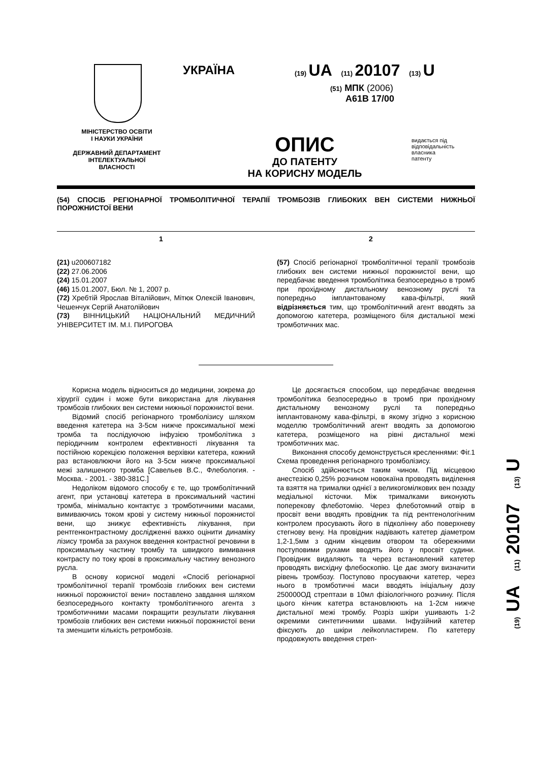МІНІСТЕРСТВО ОСВІТИ
І НАУКИ УКРАЇНИ
ДЕРЖАВНИЙ ДЕПАРТАМЕНТ
ІНТЕЛЕКТУАЛЬНОЇ
ВЛАСНОСТІ
УКРАЇНА
(19) UA (11) 20107 (13) U
(51) МПК (2006)
A61B 17/00
ОПИС
ДО ПАТЕНТУ
НА КОРИСНУ МОДЕЛЬ
видається під
відповідальність
власника
патенту
(54) СПОСІБ РЕГІОНАРНОЇ ТРОМБОЛІТИЧНОЇ ТЕРАПІЇ ТРОМБОЗІВ ГЛИБОКИХ ВЕН СИСТЕМИ НИЖНЬОЇ ПОРОЖНИСТОЇ ВЕНИ
1 2
(21) u200607182
(22) 27.06.2006
(24) 15.01.2007
(46) 15.01.2007, Бюл. № 1, 2007 р.
(72) Хребтій Ярослав Віталійович, Мітюк Олексій Іванович, Чешенчук Сергій Анатолійович
(73) ВІННИЦЬКИЙ НАЦІОНАЛЬНИЙ МЕДИЧНИЙ УНІВЕРСИТЕТ ІМ. М.І. ПИРОГОВА
(57) Спосіб регіонарної тромболітичної терапії тромбозів глибоких вен системи нижньої порожнистої вени, що передбачає введення тромболітика безпосередньо в тромб при прохідному дистальному венозному руслі та попередньо імплантованому кава-фільтрі, який відрізняється тим, що тромболітичний агент вводять за допомогою катетера, розміщеного біля дистальної межі тромботичних мас.
Корисна модель відноситься до медицини, зокрема до хірургії судин і може бути використана для лікування тромбозів глибоких вен системи нижньої порожнистої вени.
Відомий спосіб регіонарного тромболізису шляхом введення катетера на 3-5см нижче проксимальної межі тромба та послідуючою інфузією тромболітика з періодичним контролем ефективності лікування та постійною корекцією положення верхівки катетера, кожний раз встановлюючи його на 3-5см нижче проксимальної межі залишеного тромба [Савельев В.С., Флебология. - Москва. - 2001. - 380-381С.]
Недоліком відомого способу є те, що тромболітичний агент, при установці катетера в проксимальний частині тромба, мінімально контактує з тромботичними масами, вимиваючись током крові у систему нижньої порожнистої вени, що знижує ефективність лікування, при рентгенконтрастному дослідженні важко оцінити динаміку лізису тромба за рахунок введення контрастної речовини в проксимальну частину тромбу та швидкого вимивання контрасту по току крові в проксимальну частину венозного русла.
В основу корисної моделі «Спосіб регіонарної тромболітичної терапії тромбозів глибоких вен системи нижньої порожнистої вени» поставлено завдання шляхом безпосереднього контакту тромболітичного агента з тромботичними масами покращити результати лікування тромбозів глибоких вен системи нижньої порожнистої вени та зменшити кількість ретромбозів.
Це досягається способом, що передбачає введення тромболітика безпосередньо в тромб при прохідному дистальному венозному руслі та попередньо імплантованому кава-фільтрі, в якому згідно з корисною моделлю тромболітичний агент вводять за допомогою катетера, розміщеного на рівні дистальної межі тромботичних мас.
Виконання способу демонструється кресленнями: Фіг.1 Схема проведення регіонарного тромболізису.
Спосіб здійснюється таким чином. Під місцевою анестезією 0,25% розчином новокаїна проводять виділення та взяття на трималки однієї з великогомілкових вен позаду медіальної кісточки. Між трималками виконують поперекову флеботомію. Через флеботомний отвір в просвіт вени вводять провідник та під рентгенологічним контролем просувають його в підколінну або поверхневу стегнову вену. На провідник надівають катетер діаметром 1,2-1,5мм з одним кінцевим отвором та обережними поступовими рухами вводять його у просвіт судини. Провідник видаляють та через встановлений катетер проводять висхідну флебоскопію. Це дає змогу визначити рівень тромбозу. Поступово просуваючи катетер, через нього в тромботичні маси вводять ініціальну дозу 250000ОД стрептази в 10мл фізіологічного розчину. Після цього кінчик катетра встановлюють на 1-2см нижче дистальної межі тромбу. Розріз шкіри ушивають 1-2 окремими синтетичними швами. Інфузійний катетер фіксують до шкіри лейкопластирем. По катетеру продовжують введення стреп-
(19) UA (11) 20107 (13) U